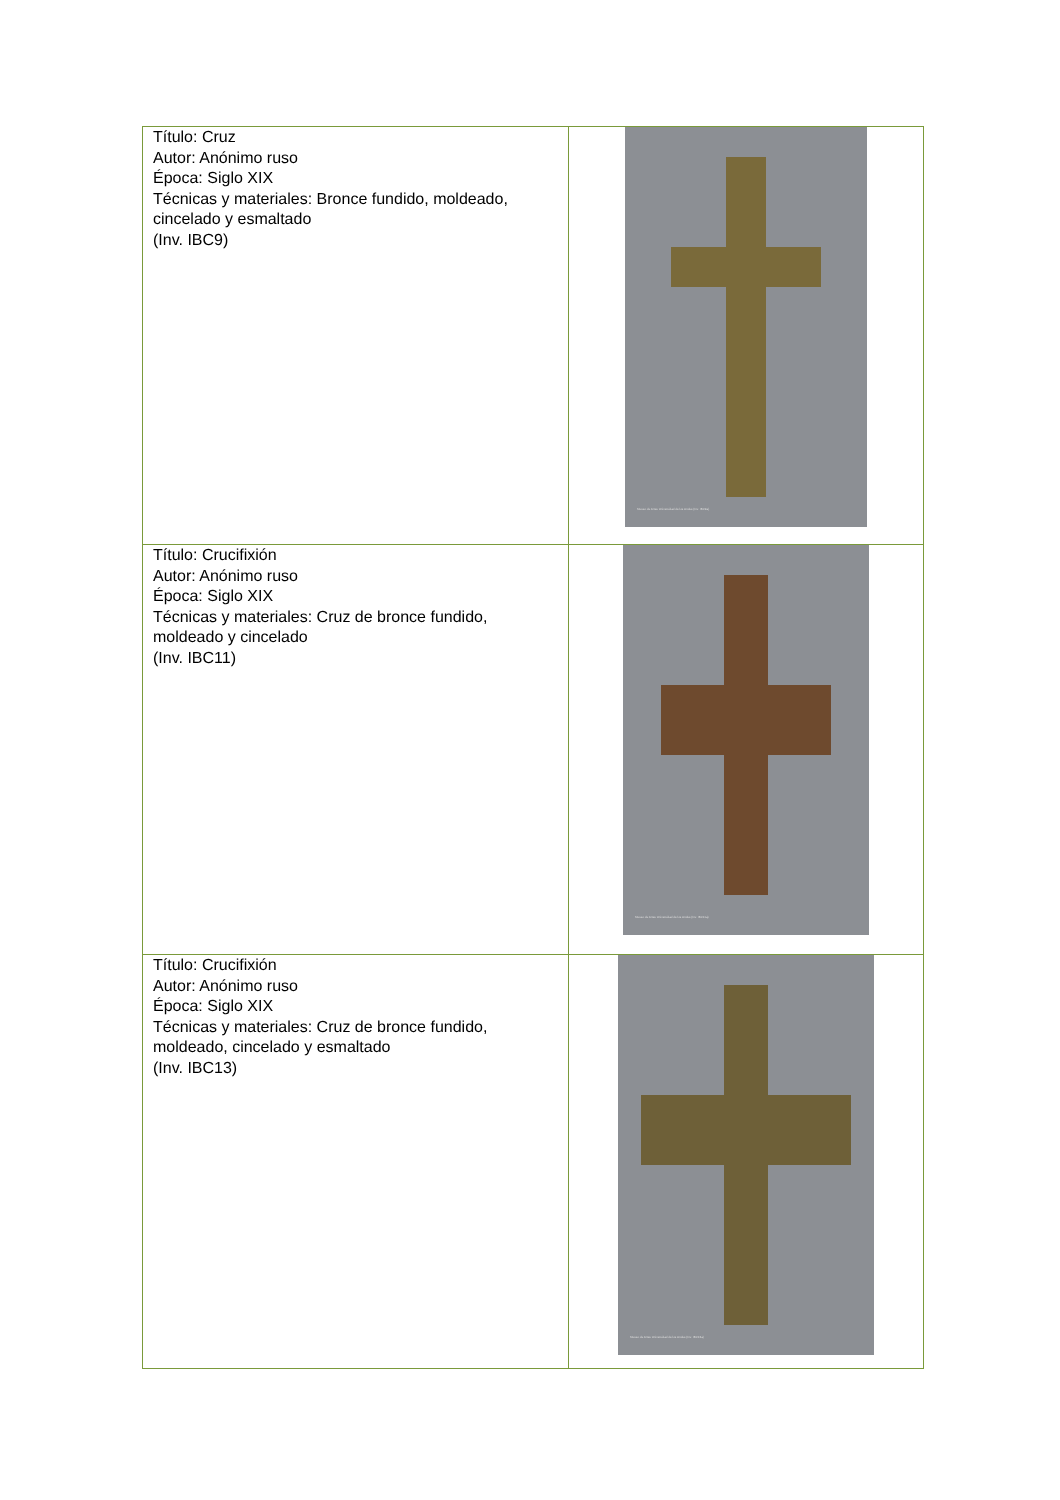| Título: Cruz Autor: Anónimo ruso Época: Siglo XIX Técnicas y materiales: Bronce fundido, moldeado, cincelado y esmaltado (Inv. IBC9) | Museo de Artes Universidad de los Andes (Inv. IBC9a) |
| Título: Crucifixión Autor: Anónimo ruso Época: Siglo XIX Técnicas y materiales: Cruz de bronce fundido, moldeado y cincelado (Inv. IBC11) | Museo de Artes Universidad de los Andes (Inv. IBC11a) |
| Título: Crucifixión Autor: Anónimo ruso Época: Siglo XIX Técnicas y materiales: Cruz de bronce fundido, moldeado, cincelado y esmaltado (Inv. IBC13) | Museo de Artes Universidad de los Andes (Inv. IBC13a) |